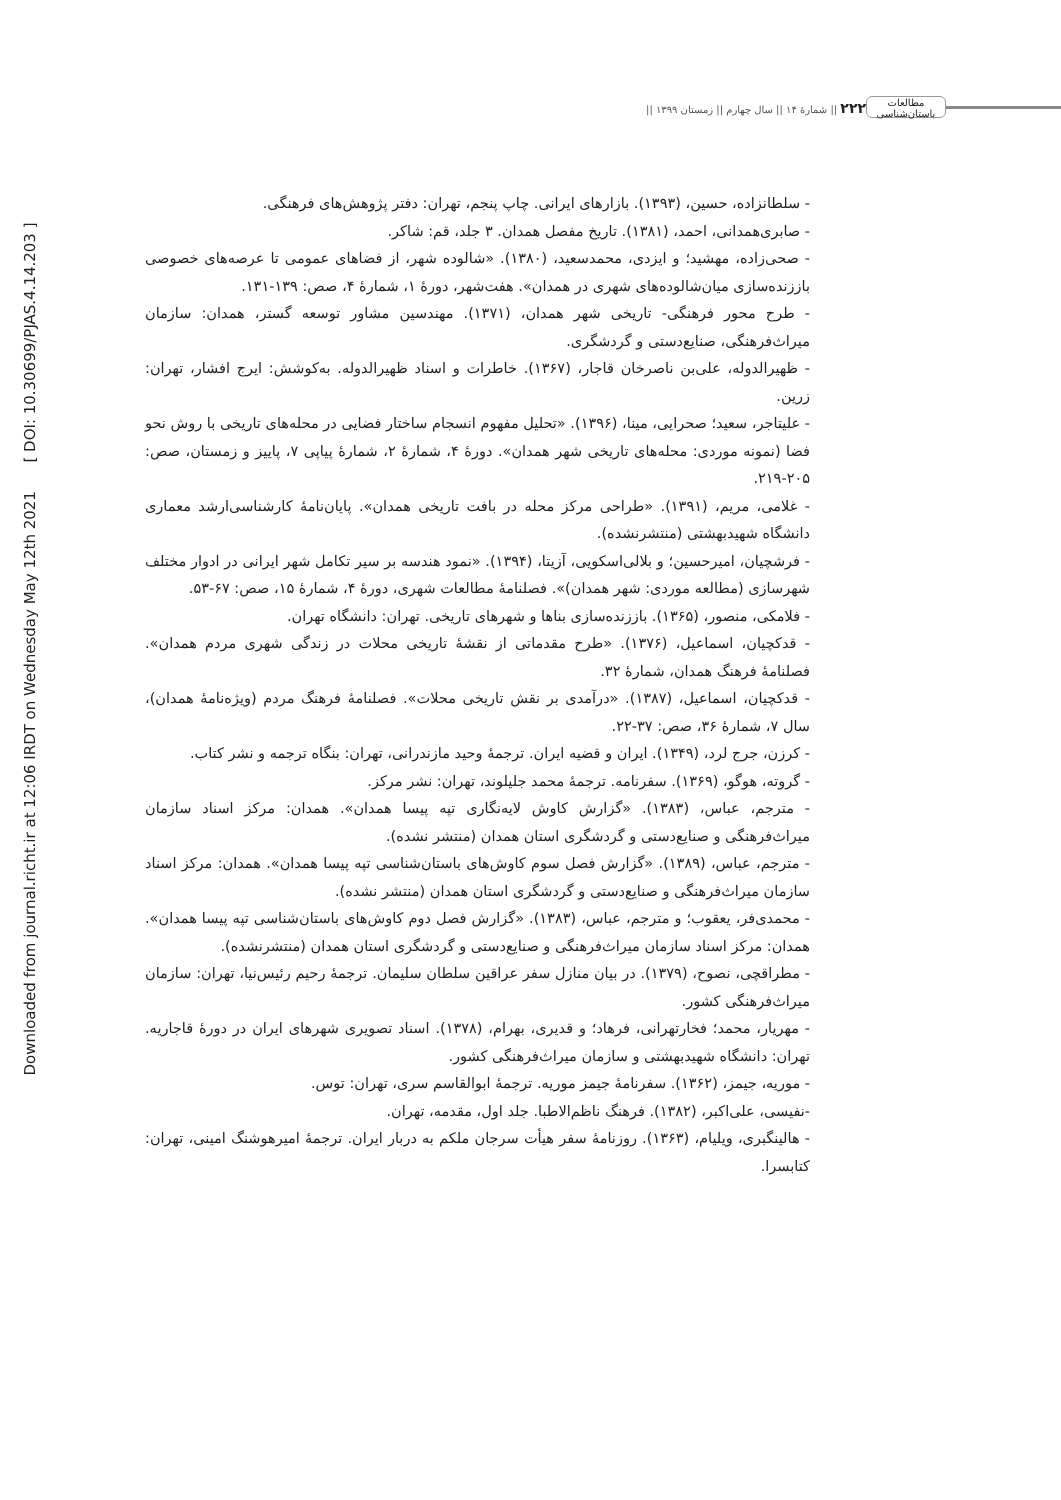Downloaded from journal.richt.ir at 12:06 IRDT on Wednesday May 12th 2021 [ DOI: 10.30699/PJAS.4.14.203 ]
مطالعات باستان‌شناسی
۲۲۲ || شمارۀ ۱۴ || سال چهارم || زمستان ۱۳۹۹ ||
- سلطانزاده، حسین، (۱۳۹۳). بازارهای ایرانی. چاپ پنجم، تهران: دفتر پژوهش‌های فرهنگی.
- صابری‌همدانی، احمد، (۱۳۸۱). تاریخ مفصل همدان. ۳ جلد، قم: شاکر.
- صحی‌زاده، مهشید؛ و ایزدی، محمدسعید، (۱۳۸۰). «شالوده شهر، از فضاهای عمومی تا عرصه‌های خصوصی باززنده‌سازی میان‌شالوده‌های شهری در همدان». هفت‌شهر، دورۀ ۱، شمارۀ ۴، صص: ۱۳۹-۱۳۱.
- طرح محور فرهنگی- تاریخی شهر همدان، (۱۳۷۱). مهندسین مشاور توسعه گستر، همدان: سازمان میراث‌فرهنگی، صنایع‌دستی و گردشگری.
- ظهیرالدوله، علی‌بن ناصرخان قاجار، (۱۳۶۷). خاطرات و اسناد ظهیرالدوله. به‌کوشش: ایرج افشار، تهران: زرین.
- علیتاجر، سعید؛ صحرایی، مینا، (۱۳۹۶). «تحلیل مفهوم انسجام ساختار فضایی در محله‌های تاریخی با روش نحو فضا (نمونه موردی: محله‌های تاریخی شهر همدان». دورۀ ۴، شمارۀ ۲، شمارۀ پیاپی ۷، پاییز و زمستان، صص: ۲۰۵-۲۱۹.
- غلامی، مریم، (۱۳۹۱). «طراحی مرکز محله در بافت تاریخی همدان». پایان‌نامۀ کارشناسی‌ارشد معماری دانشگاه شهیدبهشتی (منتشرنشده).
- فرشچیان، امیرحسین؛ و بلالی‌اسکویی، آزیتا، (۱۳۹۴). «نمود هندسه بر سیر تکامل شهر ایرانی در ادوار مختلف شهرسازی (مطالعه موردی: شهر همدان)». فصلنامۀ مطالعات شهری، دورۀ ۴، شمارۀ ۱۵، صص: ۶۷-۵۳.
- فلامکی، منصور، (۱۳۶۵). باززنده‌سازی بناها و شهرهای تاریخی. تهران: دانشگاه تهران.
- قدکچیان، اسماعیل، (۱۳۷۶). «طرح مقدماتی از نقشۀ تاریخی محلات در زندگی شهری مردم همدان». فصلنامۀ فرهنگ همدان، شمارۀ ۳۲.
- قدکچیان، اسماعیل، (۱۳۸۷). «درآمدی بر نقش تاریخی محلات». فصلنامۀ فرهنگ مردم (ویژه‌نامۀ همدان)، سال ۷، شمارۀ ۳۶، صص: ۳۷-۲۲.
- کرزن، جرج لرد، (۱۳۴۹). ایران و قضیه ایران. ترجمۀ وحید مازندرانی، تهران: بنگاه ترجمه و نشر کتاب.
- گروته، هوگو، (۱۳۶۹). سفرنامه. ترجمۀ محمد جلیلوند، تهران: نشر مرکز.
- مترجم، عباس، (۱۳۸۳). «گزارش کاوش لایه‌نگاری تپه پیسا همدان». همدان: مرکز اسناد سازمان میراث‌فرهنگی و صنایع‌دستی و گردشگری استان همدان (منتشر نشده).
- مترجم، عباس، (۱۳۸۹). «گزارش فصل سوم کاوش‌های باستان‌شناسی تپه پیسا همدان». همدان: مرکز اسناد سازمان میراث‌فرهنگی و صنایع‌دستی و گردشگری استان همدان (منتشر نشده).
- محمدی‌فر، یعقوب؛ و مترجم، عباس، (۱۳۸۳). «گزارش فصل دوم کاوش‌های باستان‌شناسی تپه پیسا همدان». همدان: مرکز اسناد سازمان میراث‌فرهنگی و صنایع‌دستی و گردشگری استان همدان (منتشرنشده).
- مطراقچی، نصوح، (۱۳۷۹). در بیان منازل سفر عراقین سلطان سلیمان. ترجمۀ رحیم رئیس‌نیا، تهران: سازمان میراث‌فرهنگی کشور.
- مهریار، محمد؛ فخارتهرانی، فرهاد؛ و قدیری، بهرام، (۱۳۷۸). اسناد تصویری شهرهای ایران در دورۀ قاجاریه. تهران: دانشگاه شهیدبهشتی و سازمان میراث‌فرهنگی کشور.
- موریه، جیمز، (۱۳۶۲). سفرنامۀ جیمز موریه. ترجمۀ ابوالقاسم سری، تهران: توس.
-نفیسی، علی‌اکبر، (۱۳۸۲). فرهنگ ناظم‌الاطبا. جلد اول، مقدمه، تهران.
- هالینگبری، ویلیام، (۱۳۶۳). روزنامۀ سفر هیأت سرجان ملکم به دربار ایران. ترجمۀ امیرهوشنگ امینی، تهران: کتابسرا.